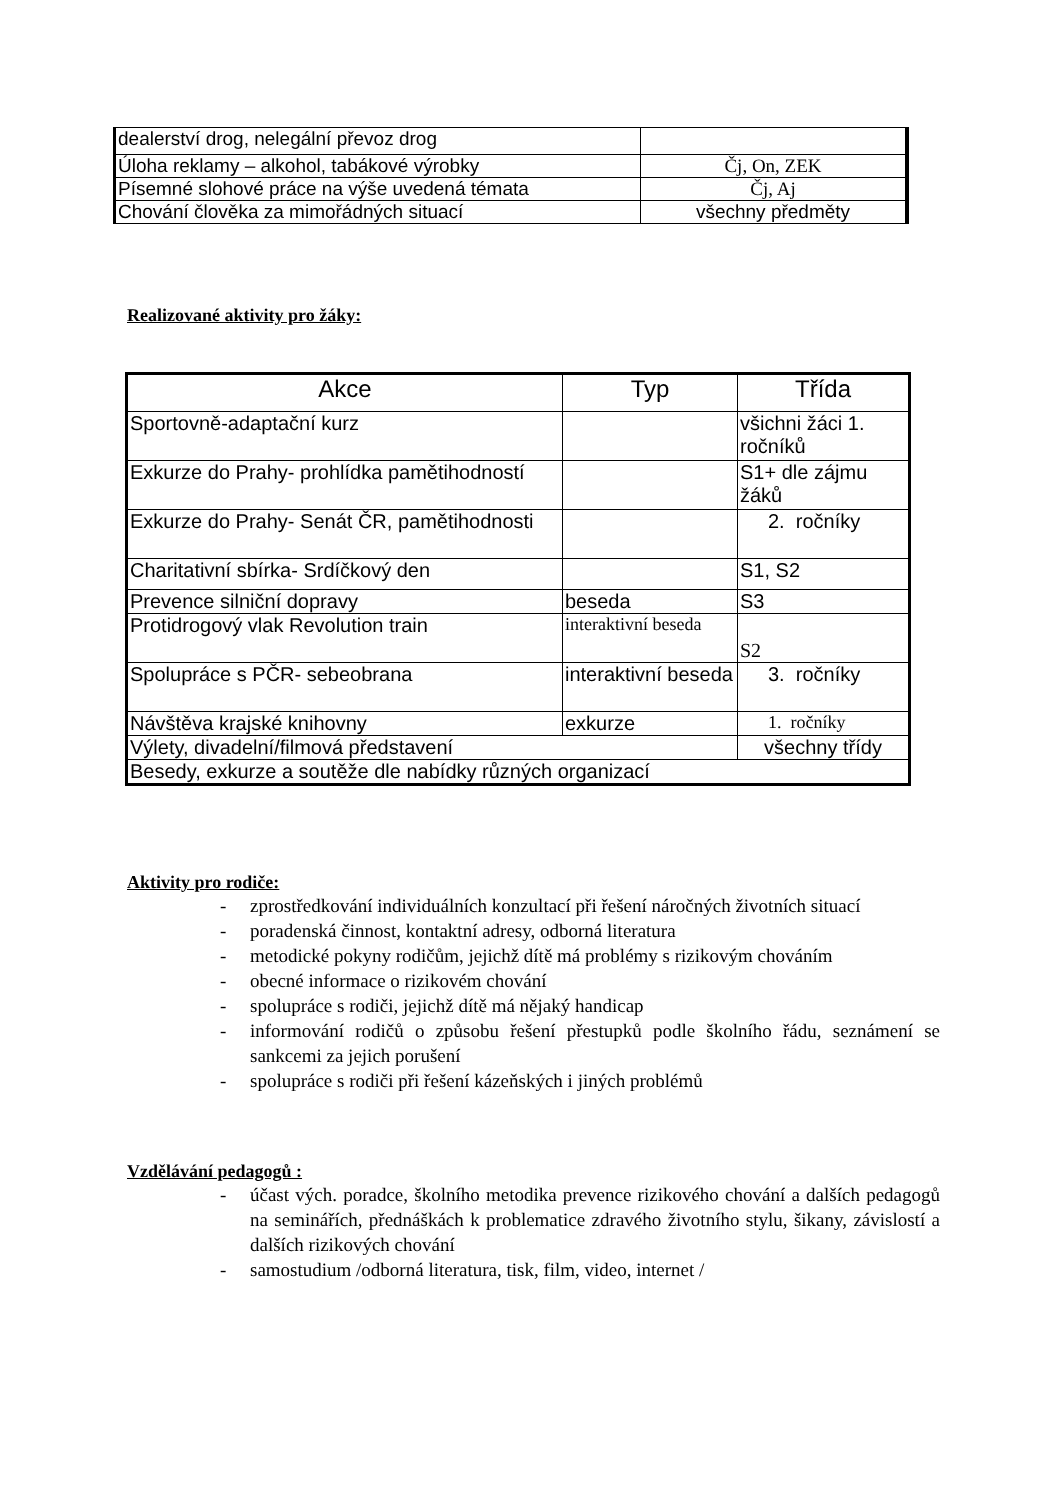| dealerství drog, nelegální převoz drog | |
| Úloha reklamy – alkohol, tabákové výrobky | Čj, On, ZEK |
| Písemné slohové práce na výše uvedená témata | Čj, Aj |
| Chování člověka za mimořádných situací | všechny předměty |
Realizované aktivity pro žáky:
| Akce | Typ | Třída |
| --- | --- | --- |
| Sportovně-adaptační kurz | | všichni žáci 1. ročníků |
| Exkurze do Prahy- prohlídka pamětihodností | | S1+ dle zájmu žáků |
| Exkurze do Prahy- Senát ČR, pamětihodnosti | | 2. ročníky |
| Charitativní sbírka- Srdíčkový den | | S1, S2 |
| Prevence silniční dopravy | beseda | S3 |
| Protidrogový vlak Revolution train | interaktivní beseda | S2 |
| Spolupráce s PČR- sebeobrana | interaktivní beseda | 3. ročníky |
| Návštěva krajské knihovny | exkurze | 1. ročníky |
| Výlety, divadelní/filmová představení | | všechny třídy |
| Besedy, exkurze a soutěže dle nabídky různých organizací | | |
Aktivity pro rodiče:
- zprostředkování individuálních konzultací při řešení náročných životních situací
- poradenská činnost, kontaktní adresy, odborná literatura
- metodické pokyny rodičům, jejichž dítě má problémy s rizikovým chováním
- obecné informace o rizikovém chování
- spolupráce s rodiči, jejichž dítě má nějaký handicap
- informování rodičů o způsobu řešení přestupků podle školního řádu, seznámení se sankcemi za jejich porušení
- spolupráce s rodiči při řešení kázeňských i jiných problémů
Vzdělávání pedagogů :
- účast vých. poradce, školního metodika prevence rizikového chování a dalších pedagogů na seminářích, přednáškách k problematice zdravého životního stylu, šikany, závislostí a dalších rizikových chování
- samostudium /odborná literatura, tisk, film, video, internet /